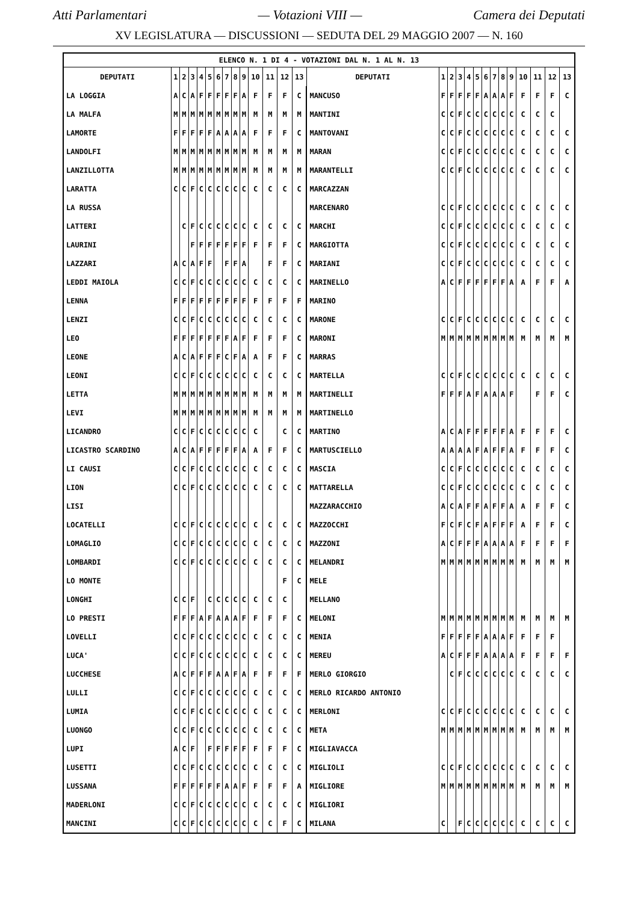Atti Parlamentari — Votazioni VIII — Camera dei Deputati
XV LEGISLATURA — DISCUSSIONI — SEDUTA DEL 29 MAGGIO 2007 — N. 160
| ELENCO N. 1 DI 4 - VOTAZIONI DAL N. 1 AL N. 13 | | | | | | | | | | | | | | | | | | | | | | | | | | | |
| --- | --- | --- | --- | --- | --- | --- | --- | --- | --- | --- | --- | --- | --- | --- | --- | --- | --- | --- | --- | --- | --- | --- | --- | --- | --- | --- | --- |
| DEPUTATI | 1 | 2 | 3 | 4 | 5 | 6 | 7 | 8 | 9 | 10 | 11 | 12 | 13 | DEPUTATI | 1 | 2 | 3 | 4 | 5 | 6 | 7 | 8 | 9 | 10 | 11 | 12 | 13 |
| LA LOGGIA | A | C | A | F | F | F | F | F | A | F | F | F | C | MANCUSO | F | F | F | F | F | A | A | A | F | F | F | F | C |
| LA MALFA | M | M | M | M | M | M | M | M | M | M | M | M | M | MANTINI | C | C | F | C | C | C | C | C | C | C | C | C | |
| LAMORTE | F | F | F | F | F | A | A | A | A | F | F | F | C | MANTOVANI | C | C | F | C | C | C | C | C | C | C | C | C | C |
| LANDOLFI | M | M | M | M | M | M | M | M | M | M | M | M | M | MARAN | C | C | F | C | C | C | C | C | C | C | C | C | C |
| LANZILLOTTA | M | M | M | M | M | M | M | M | M | M | M | M | M | MARANTELLI | C | C | F | C | C | C | C | C | C | C | C | C | C |
| LARATTA | C | C | F | C | C | C | C | C | C | C | C | C | C | MARCAZZAN | | | | | | | | | | | | | |
| LA RUSSA | | | | | | | | | | | | | | MARCENARO | C | C | F | C | C | C | C | C | C | C | C | C | C |
| LATTERI | | C | F | C | C | C | C | C | C | C | C | C | C | MARCHI | C | C | F | C | C | C | C | C | C | C | C | C | C |
| LAURINI | | | F | F | F | F | F | F | F | F | F | F | C | MARGIOTTA | C | C | F | C | C | C | C | C | C | C | C | C | C |
| LAZZARI | A | C | A | F | F | | F | F | A | | F | F | C | MARIANI | C | C | F | C | C | C | C | C | C | C | C | C | C |
| LEDDI MAIOLA | C | C | F | C | C | C | C | C | C | C | C | C | C | MARINELLO | A | C | F | F | F | F | F | F | A | A | F | F | A |
| LENNA | F | F | F | F | F | F | F | F | F | F | F | F | F | MARINO | | | | | | | | | | | | | |
| LENZI | C | C | F | C | C | C | C | C | C | C | C | C | C | MARONE | C | C | F | C | C | C | C | C | C | C | C | C | C |
| LEO | F | F | F | F | F | F | F | A | F | F | F | F | C | MARONI | M | M | M | M | M | M | M | M | M | M | M | M | M |
| LEONE | A | C | A | F | F | F | C | F | A | A | F | F | C | MARRAS | | | | | | | | | | | | | |
| LEONI | C | C | F | C | C | C | C | C | C | C | C | C | C | MARTELLA | C | C | F | C | C | C | C | C | C | C | C | C | C |
| LETTA | M | M | M | M | M | M | M | M | M | M | M | M | M | MARTINELLI | F | F | F | A | F | A | A | A | F | | F | F | C |
| LEVI | M | M | M | M | M | M | M | M | M | M | M | M | M | MARTINELLO | | | | | | | | | | | | | |
| LICANDRO | C | C | F | C | C | C | C | C | C | C | | C | C | MARTINO | A | C | A | F | F | F | F | F | A | F | F | F | C |
| LICASTRO SCARDINO | A | C | A | F | F | F | F | F | A | A | F | F | C | MARTUSCIELLO | A | A | A | A | F | A | F | F | A | F | F | F | C |
| LI CAUSI | C | C | F | C | C | C | C | C | C | C | C | C | C | MASCIA | C | C | F | C | C | C | C | C | C | C | C | C | C |
| LION | C | C | F | C | C | C | C | C | C | C | C | C | C | MATTARELLA | C | C | F | C | C | C | C | C | C | C | C | C | C |
| LISI | | | | | | | | | | | | | | MAZZARACCHIO | A | C | A | F | F | A | F | F | A | A | F | F | C |
| LOCATELLI | C | C | F | C | C | C | C | C | C | C | C | C | C | MAZZOCCHI | F | C | F | C | F | A | F | F | F | A | F | F | C |
| LOMAGLIO | C | C | F | C | C | C | C | C | C | C | C | C | C | MAZZONI | A | C | F | F | F | A | A | A | A | F | F | F | F |
| LOMBARDI | C | C | F | C | C | C | C | C | C | C | C | C | C | MELANDRI | M | M | M | M | M | M | M | M | M | M | M | M | M |
| LO MONTE | | | | | | | | | | | | F | C | MELE | | | | | | | | | | | | | |
| LONGHI | C | C | F | | C | C | C | C | C | C | C | C | | MELLANO | | | | | | | | | | | | | |
| LO PRESTI | F | F | F | A | F | A | A | A | F | F | F | F | C | MELONI | M | M | M | M | M | M | M | M | M | M | M | M | M |
| LOVELLI | C | C | F | C | C | C | C | C | C | C | C | C | C | MENIA | F | F | F | F | F | A | A | A | F | F | F | F | |
| LUCA' | C | C | F | C | C | C | C | C | C | C | C | C | C | MEREU | A | C | F | F | F | A | A | A | A | F | F | F | F |
| LUCCHESE | A | C | F | F | F | A | A | F | A | F | F | F | F | MERLO GIORGIO | | C | F | C | C | C | C | C | C | C | C | C | C |
| LULLI | C | C | F | C | C | C | C | C | C | C | C | C | C | MERLO RICARDO ANTONIO | | | | | | | | | | | | | |
| LUMIA | C | C | F | C | C | C | C | C | C | C | C | C | C | MERLONI | C | C | F | C | C | C | C | C | C | C | C | C | C |
| LUONGO | C | C | F | C | C | C | C | C | C | C | C | C | C | META | M | M | M | M | M | M | M | M | M | M | M | M | M |
| LUPI | A | C | F | | F | F | F | F | F | F | F | F | C | MIGLIAVACCA | | | | | | | | | | | | | |
| LUSETTI | C | C | F | C | C | C | C | C | C | C | C | C | C | MIGLIOLI | C | C | F | C | C | C | C | C | C | C | C | C | C |
| LUSSANA | F | F | F | F | F | F | A | A | F | F | F | F | A | MIGLIORE | M | M | M | M | M | M | M | M | M | M | M | M | M |
| MADERLONI | C | C | F | C | C | C | C | C | C | C | C | C | C | MIGLIORI | | | | | | | | | | | | | |
| MANCINI | C | C | F | C | C | C | C | C | C | C | C | F | C | MILANA | C | | F | C | C | C | C | C | C | C | C | C | C |